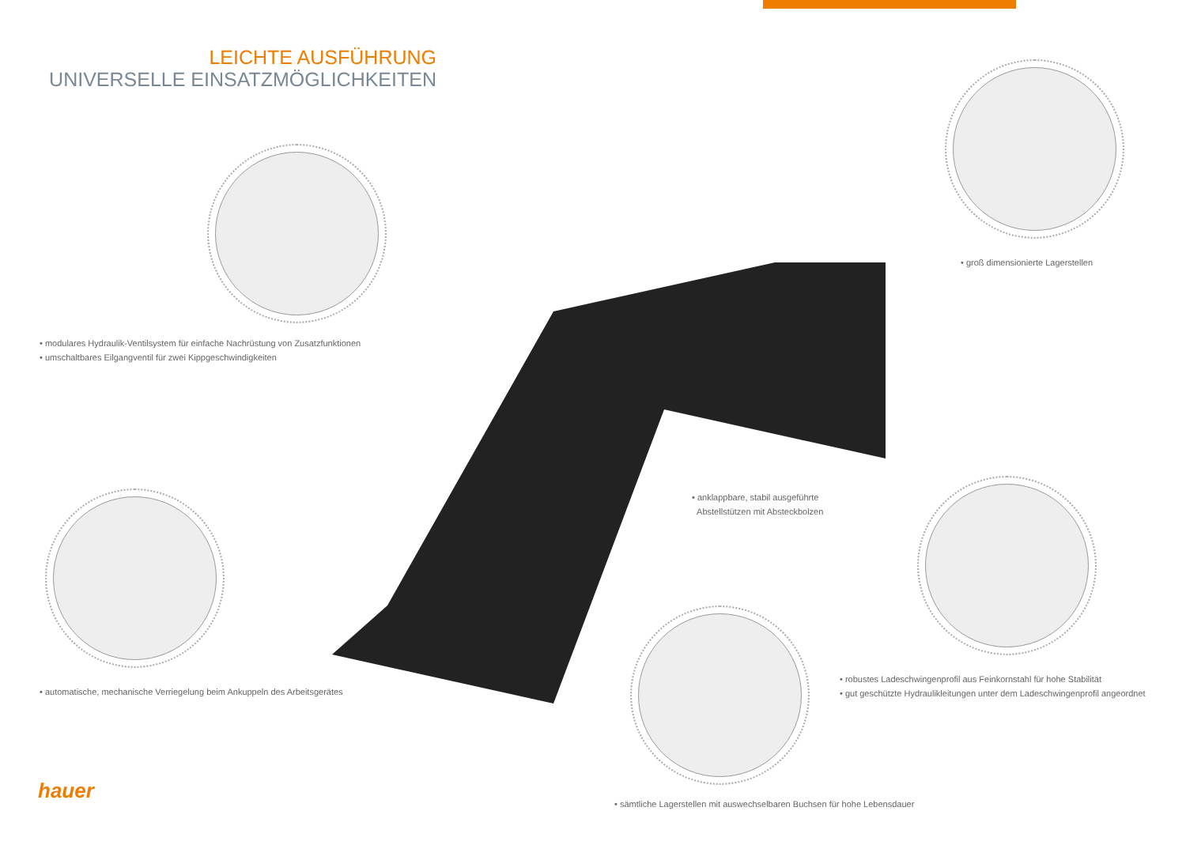LEICHTE AUSFÜHRUNG
UNIVERSELLE EINSATZMÖGLICHKEITEN
• modulares Hydraulik-Ventilsystem für einfache Nachrüstung von Zusatzfunktionen
• umschaltbares Eilgangventil für zwei Kippgeschwindigkeiten
• groß dimensionierte Lagerstellen
• anklappbare, stabil ausgeführte
Abstellstützen mit Absteckbolzen
• automatische, mechanische Verriegelung beim Ankuppeln des Arbeitsgerätes
• robustes Ladeschwingenprofil aus Feinkornstahl für hohe Stabilität
• gut geschützte Hydraulikleitungen unter dem Ladeschwingenprofil angeordnet
• sämtliche Lagerstellen mit auswechselbaren Buchsen für hohe Lebensdauer
hauer